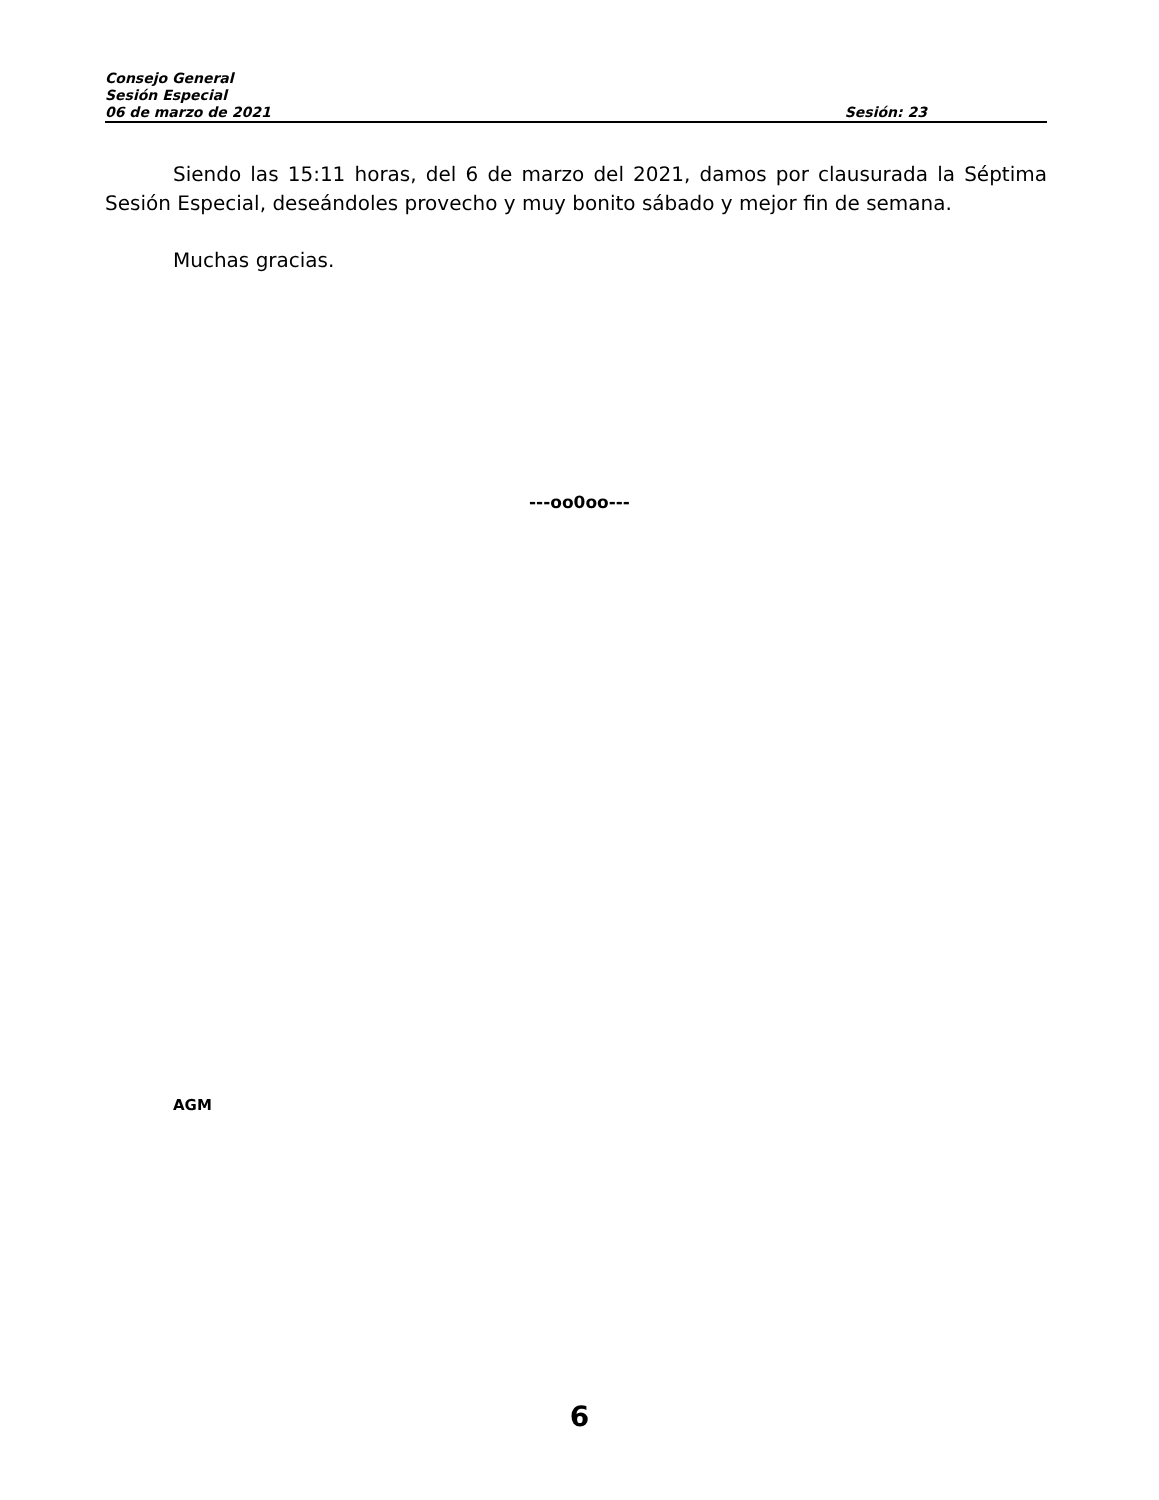Consejo General
Sesión Especial
06 de marzo de 2021 Sesión: 23
Siendo las 15:11 horas, del 6 de marzo del 2021, damos por clausurada la Séptima Sesión Especial, deseándoles provecho y muy bonito sábado y mejor fin de semana.
Muchas gracias.
---oo0oo---
AGM
6